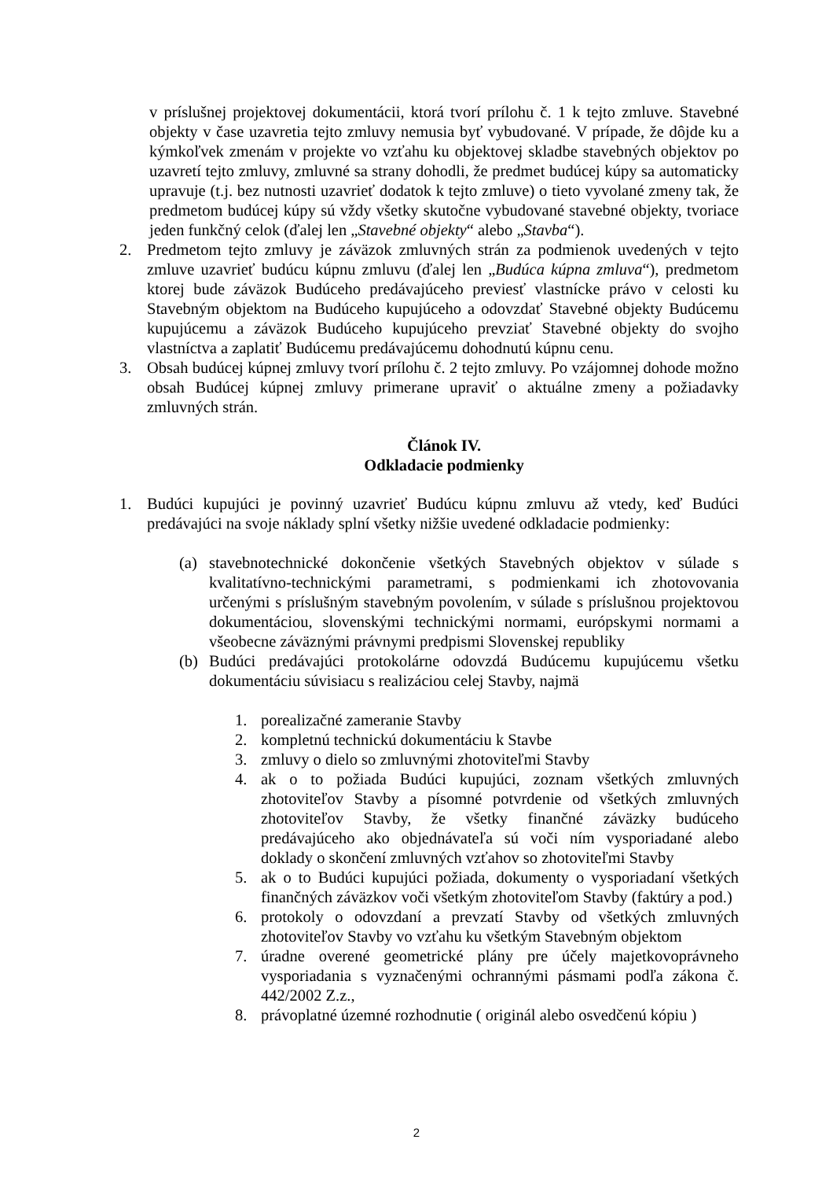v príslušnej projektovej dokumentácii, ktorá tvorí prílohu č. 1 k tejto zmluve. Stavebné objekty v čase uzavretia tejto zmluvy nemusia byť vybudované. V prípade, že dôjde ku a kýmkoľvek zmenám v projekte vo vzťahu ku objektovej skladbe stavebných objektov po uzavretí tejto zmluvy, zmluvné sa strany dohodli, že predmet budúcej kúpy sa automaticky upravuje (t.j. bez nutnosti uzavrieť dodatok k tejto zmluve) o tieto vyvolané zmeny tak, že predmetom budúcej kúpy sú vždy všetky skutočne vybudované stavebné objekty, tvoriace jeden funkčný celok (ďalej len „Stavebné objekty“ alebo „Stavba“).
2. Predmetom tejto zmluvy je záväzok zmluvných strán za podmienok uvedených v tejto zmluve uzavrieť budúcu kúpnu zmluvu (ďalej len „Budúca kúpna zmluva“), predmetom ktorej bude záväzok Budúceho predávajúceho previesť vlastnícke právo v celosti ku Stavebným objektom na Budúceho kupujúceho a odovzdať Stavebné objekty Budúcemu kupujúcemu a záväzok Budúceho kupujúceho prevziať Stavebné objekty do svojho vlastníctva a zaplatiť Budúcemu predávajúcemu dohodnutú kúpnu cenu.
3. Obsah budúcej kúpnej zmluvy tvorí prílohu č. 2 tejto zmluvy. Po vzájomnej dohode možno obsah Budúcej kúpnej zmluvy primerane upraviť o aktuálne zmeny a požiadavky zmluvných strán.
Článok IV.
Odkladacie podmienky
1. Budúci kupujúci je povinný uzavrieť Budúcu kúpnu zmluvu až vtedy, keď Budúci predávajúci na svoje náklady splní všetky nižšie uvedené odkladacie podmienky:
(a) stavebnotechnické dokončenie všetkých Stavebných objektov v súlade s kvalitatívno-technickými parametrami, s podmienkami ich zhotovovania určenými s príslušným stavebným povolením, v súlade s príslušnou projektovou dokumentáciou, slovenskými technickými normami, európskymi normami a všeobecne záväznými právnymi predpismi Slovenskej republiky
(b) Budúci predávajúci protokolárne odovzdá Budúcemu kupujúcemu všetku dokumentáciu súvisiacu s realizáciou celej Stavby, najmä
1. porealizačné zameranie Stavby
2. kompletnú technickú dokumentáciu k Stavbe
3. zmluvy o dielo so zmluvnými zhotoviteľmi Stavby
4. ak o to požiada Budúci kupujúci, zoznam všetkých zmluvných zhotoviteľov Stavby a písomné potvrdenie od všetkých zmluvných zhotoviteľov Stavby, že všetky finančné záväzky budúceho predávajúceho ako objednávateľa sú voči ním vysporiadané alebo doklady o skončení zmluvných vzťahov so zhotoviteľmi Stavby
5. ak o to Budúci kupujúci požiada, dokumenty o vysporiadaní všetkých finančných záväzkov voči všetkým zhotoviteľom Stavby (faktúry a pod.)
6. protokoly o odovzdaní a prevzatí Stavby od všetkých zmluvných zhotoviteľov Stavby vo vzťahu ku všetkým Stavebným objektom
7. úradne overené geometrické plány pre účely majetkovoprávneho vysporiadania s vyznačenými ochrannými pásmami podľa zákona č. 442/2002 Z.z.,
8. právoplatné územné rozhodnutie ( originál alebo osvedčenú kópiu )
2